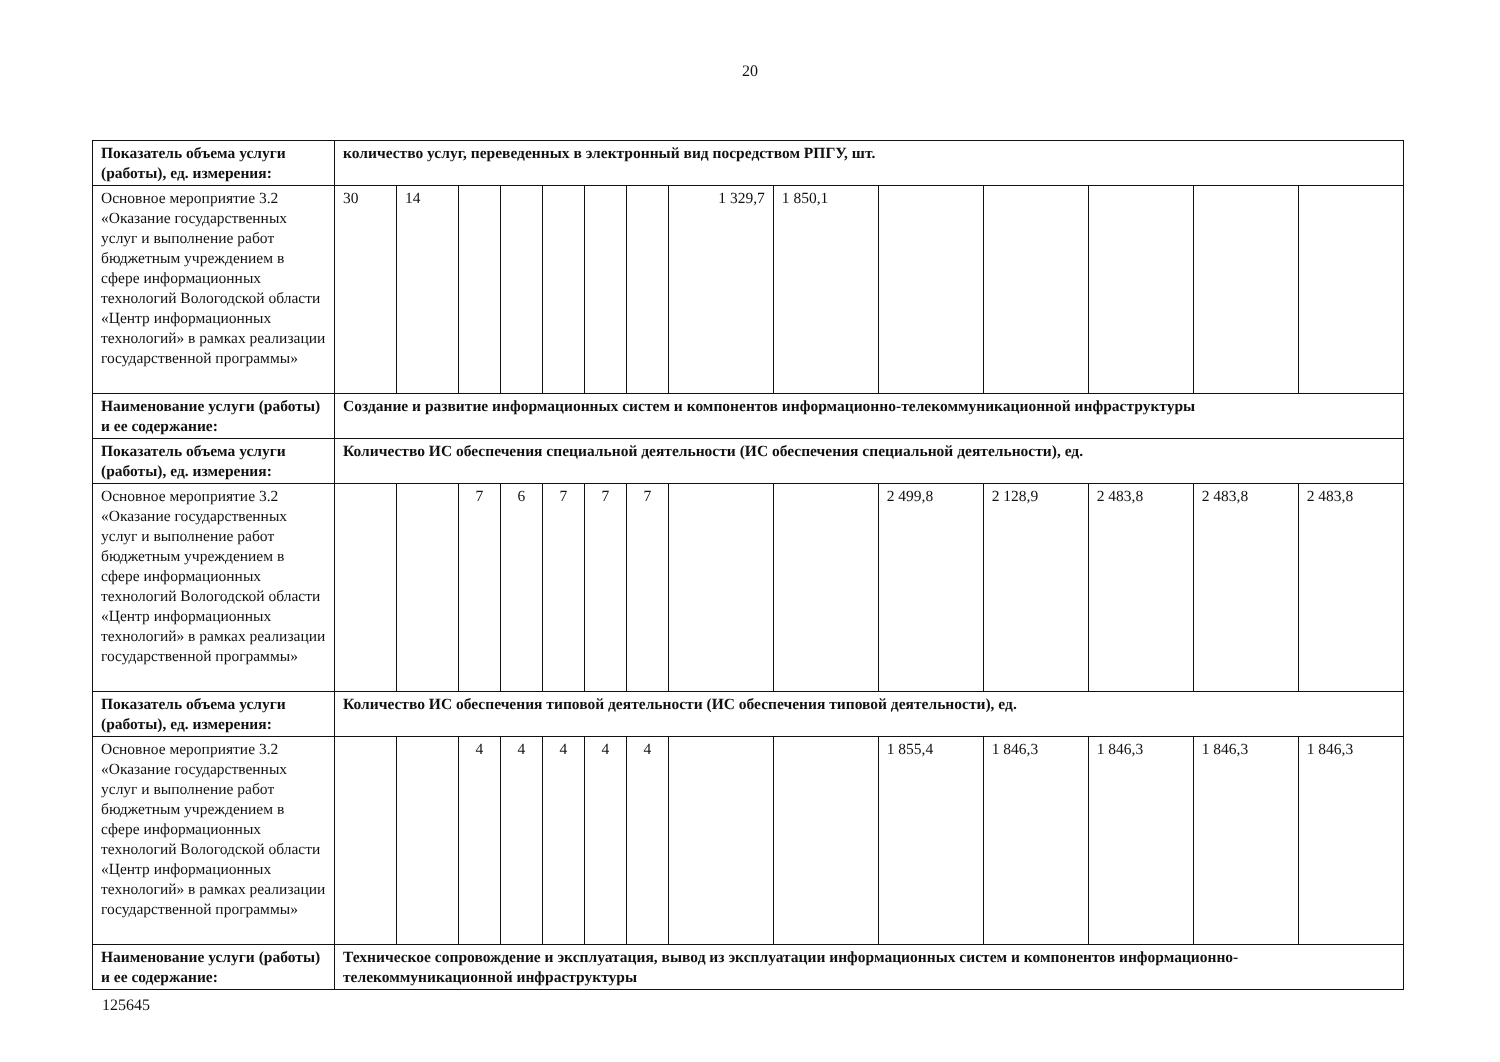20
| Показатель объема услуги (работы), ед. измерения: | количество услуг, переведенных в электронный вид посредством РПГУ, шт. | | | | | | | | | | | | | |
| Основное мероприятие 3.2 «Оказание государственных услуг и выполнение работ бюджетным учреждением в сфере информационных технологий Вологодской области «Центр информационных технологий» в рамках реализации государственной программы» | 30 | 14 | | | | | | 1 329,7 | 1 850,1 | | | | | |
| Наименование услуги (работы) и ее содержание: | Создание и развитие информационных систем и компонентов информационно-телекоммуникационной инфраструктуры | | | | | | | | | | | | | |
| Показатель объема услуги (работы), ед. измерения: | Количество ИС обеспечения специальной деятельности (ИС обеспечения специальной деятельности), ед. | | | | | | | | | | | | | |
| Основное мероприятие 3.2 «Оказание государственных услуг и выполнение работ бюджетным учреждением в сфере информационных технологий Вологодской области «Центр информационных технологий» в рамках реализации государственной программы» | | | 7 | 6 | 7 | 7 | 7 | | | 2 499,8 | 2 128,9 | 2 483,8 | 2 483,8 | 2 483,8 |
| Показатель объема услуги (работы), ед. измерения: | Количество ИС обеспечения типовой деятельности (ИС обеспечения типовой деятельности), ед. | | | | | | | | | | | | | |
| Основное мероприятие 3.2 «Оказание государственных услуг и выполнение работ бюджетным учреждением в сфере информационных технологий Вологодской области «Центр информационных технологий» в рамках реализации государственной программы» | | | 4 | 4 | 4 | 4 | 4 | | | 1 855,4 | 1 846,3 | 1 846,3 | 1 846,3 | 1 846,3 |
| Наименование услуги (работы) и ее содержание: | Техническое сопровождение и эксплуатация, вывод из эксплуатации информационных систем и компонентов информационно-телекоммуникационной инфраструктуры | | | | | | | | | | | | | |
125645